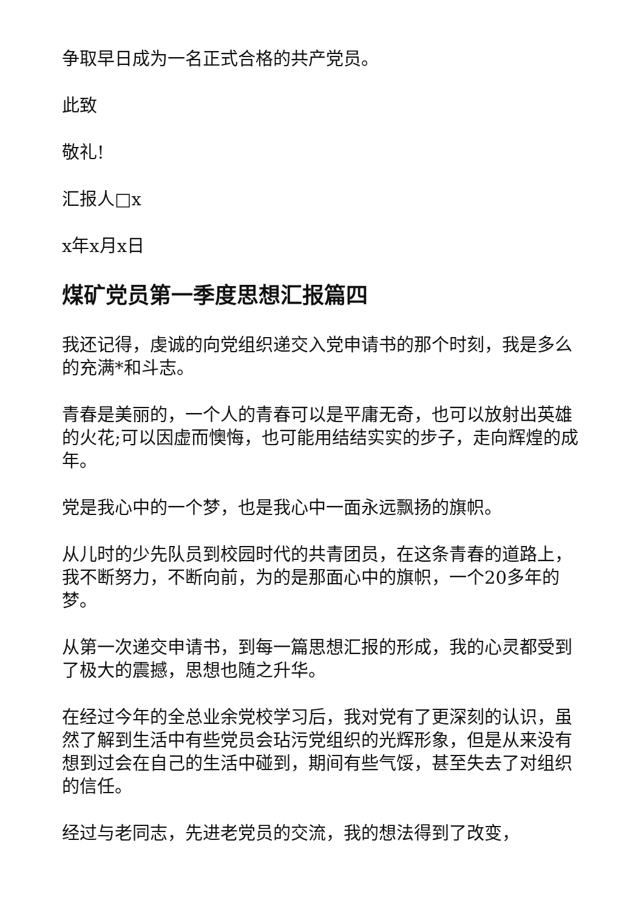争取早日成为一名正式合格的共产党员。
此致
敬礼!
汇报人□x
x年x月x日
煤矿党员第一季度思想汇报篇四
我还记得，虔诚的向党组织递交入党申请书的那个时刻，我是多么的充满*和斗志。
青春是美丽的，一个人的青春可以是平庸无奇，也可以放射出英雄的火花;可以因虚而懊悔，也可能用结结实实的步子，走向辉煌的成年。
党是我心中的一个梦，也是我心中一面永远飘扬的旗帜。
从儿时的少先队员到校园时代的共青团员，在这条青春的道路上，我不断努力，不断向前，为的是那面心中的旗帜，一个20多年的梦。
从第一次递交申请书，到每一篇思想汇报的形成，我的心灵都受到了极大的震撼，思想也随之升华。
在经过今年的全总业余党校学习后，我对党有了更深刻的认识，虽然了解到生活中有些党员会玷污党组织的光辉形象，但是从来没有想到过会在自己的生活中碰到，期间有些气馁，甚至失去了对组织的信任。
经过与老同志，先进老党员的交流，我的想法得到了改变，